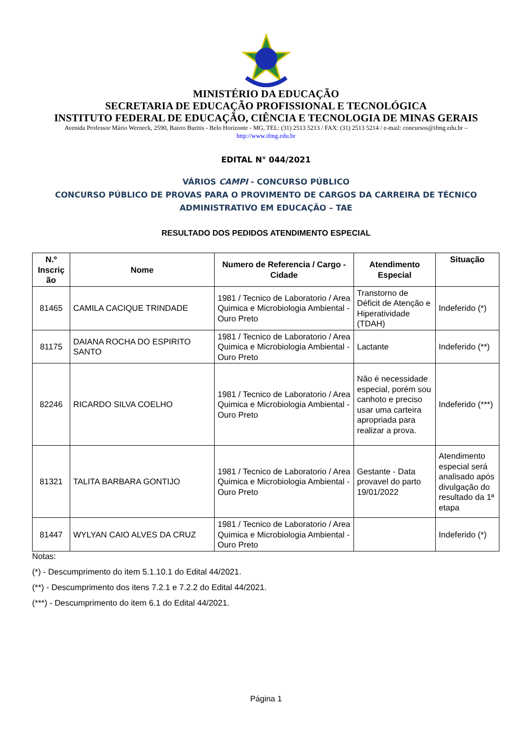MINISTÉRIO DA EDUCAÇÃO
SECRETARIA DE EDUCAÇÃO PROFISSIONAL E TECNOLÓGICA
INSTITUTO FEDERAL DE EDUCAÇÃO, CIÊNCIA E TECNOLOGIA DE MINAS GERAIS
Avenida Professor Mário Werneck, 2590, Bairro Buritis - Belo Horizonte - MG, TEL: (31) 2513 5213 / FAX: (31) 2513 5214 / e-mail: concursos@ifmg.edu.br –
http://www.ifmg.edu.br
EDITAL N° 044/2021
VÁRIOS CAMPI - CONCURSO PÚBLICO
CONCURSO PÚBLICO DE PROVAS PARA O PROVIMENTO DE CARGOS DA CARREIRA DE TÉCNICO
ADMINISTRATIVO EM EDUCAÇÃO – TAE
RESULTADO DOS PEDIDOS ATENDIMENTO ESPECIAL
| N.º Inscriç ão | Nome | Numero de Referencia / Cargo - Cidade | Atendimento Especial | Situação |
| --- | --- | --- | --- | --- |
| 81465 | CAMILA CACIQUE TRINDADE | 1981 / Tecnico de Laboratorio / Area Quimica e Microbiologia Ambiental - Ouro Preto | Transtorno de Déficit de Atenção e Hiperatividade (TDAH) | Indeferido (*) |
| 81175 | DAIANA ROCHA DO ESPIRITO SANTO | 1981 / Tecnico de Laboratorio / Area Quimica e Microbiologia Ambiental - Ouro Preto | Lactante | Indeferido (**) |
| 82246 | RICARDO SILVA COELHO | 1981 / Tecnico de Laboratorio / Area Quimica e Microbiologia Ambiental - Ouro Preto | Não é necessidade especial, porém sou canhoto e preciso usar uma carteira apropriada para realizar a prova. | Indeferido (***) |
| 81321 | TALITA BARBARA GONTIJO | 1981 / Tecnico de Laboratorio / Area Quimica e Microbiologia Ambiental - Ouro Preto | Gestante - Data provavel do parto 19/01/2022 | Atendimento especial será analisado após divulgação do resultado da 1ª etapa |
| 81447 | WYLYAN CAIO ALVES DA CRUZ | 1981 / Tecnico de Laboratorio / Area Quimica e Microbiologia Ambiental - Ouro Preto | | Indeferido (*) |
Notas:
(*) - Descumprimento do item 5.1.10.1 do Edital 44/2021.
(**) - Descumprimento dos itens 7.2.1 e 7.2.2 do Edital 44/2021.
(***) - Descumprimento do item 6.1 do Edital 44/2021.
Página 1